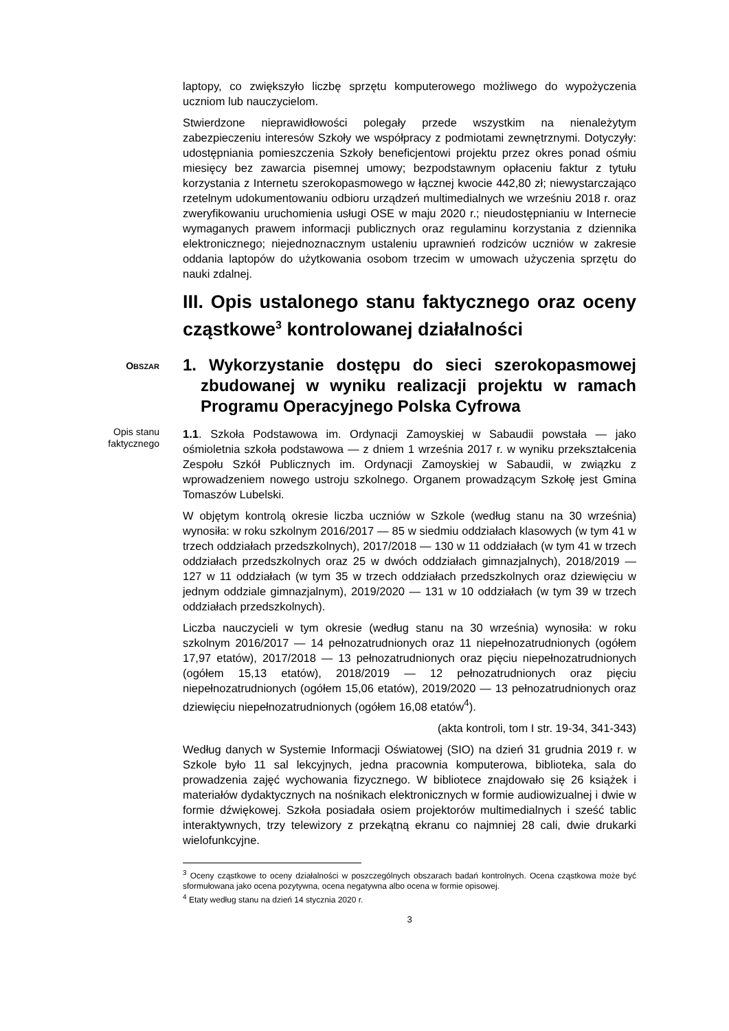laptopy, co zwiększyło liczbę sprzętu komputerowego możliwego do wypożyczenia uczniom lub nauczycielom.
Stwierdzone nieprawidłowości polegały przede wszystkim na nienależytym zabezpieczeniu interesów Szkoły we współpracy z podmiotami zewnętrznymi. Dotyczyły: udostępniania pomieszczenia Szkoły beneficjentowi projektu przez okres ponad ośmiu miesięcy bez zawarcia pisemnej umowy; bezpodstawnym opłaceniu faktur z tytułu korzystania z Internetu szerokopasmowego w łącznej kwocie 442,80 zł; niewystarczająco rzetelnym udokumentowaniu odbioru urządzeń multimedialnych we wrześniu 2018 r. oraz zweryfikowaniu uruchomienia usługi OSE w maju 2020 r.; nieudostępnianiu w Internecie wymaganych prawem informacji publicznych oraz regulaminu korzystania z dziennika elektronicznego; niejednoznacznym ustaleniu uprawnień rodziców uczniów w zakresie oddania laptopów do użytkowania osobom trzecim w umowach użyczenia sprzętu do nauki zdalnej.
III. Opis ustalonego stanu faktycznego oraz oceny cząstkowe<sup>3</sup> kontrolowanej działalności
OBSZAR
1. Wykorzystanie dostępu do sieci szerokopasmowej zbudowanej w wyniku realizacji projektu w ramach Programu Operacyjnego Polska Cyfrowa
Opis stanu
faktycznego
1.1. Szkoła Podstawowa im. Ordynacji Zamoyskiej w Sabaudii powstała — jako ośmioletnia szkoła podstawowa — z dniem 1 września 2017 r. w wyniku przekształcenia Zespołu Szkół Publicznych im. Ordynacji Zamoyskiej w Sabaudii, w związku z wprowadzeniem nowego ustroju szkolnego. Organem prowadzącym Szkołę jest Gmina Tomaszów Lubelski.
W objętym kontrolą okresie liczba uczniów w Szkole (według stanu na 30 września) wynosiła: w roku szkolnym 2016/2017 — 85 w siedmiu oddziałach klasowych (w tym 41 w trzech oddziałach przedszkolnych), 2017/2018 — 130 w 11 oddziałach (w tym 41 w trzech oddziałach przedszkolnych oraz 25 w dwóch oddziałach gimnazjalnych), 2018/2019 — 127 w 11 oddziałach (w tym 35 w trzech oddziałach przedszkolnych oraz dziewięciu w jednym oddziale gimnazjalnym), 2019/2020 — 131 w 10 oddziałach (w tym 39 w trzech oddziałach przedszkolnych).
Liczba nauczycieli w tym okresie (według stanu na 30 września) wynosiła: w roku szkolnym 2016/2017 — 14 pełnozatrudnionych oraz 11 niepełnozatrudnionych (ogółem 17,97 etatów), 2017/2018 — 13 pełnozatrudnionych oraz pięciu niepełnozatrudnionych (ogółem 15,13 etatów), 2018/2019 — 12 pełnozatrudnionych oraz pięciu niepełnozatrudnionych (ogółem 15,06 etatów), 2019/2020 — 13 pełnozatrudnionych oraz dziewięciu niepełnozatrudnionych (ogółem 16,08 etatów<sup>4</sup>).
(akta kontroli, tom I str. 19-34, 341-343)
Według danych w Systemie Informacji Oświatowej (SIO) na dzień 31 grudnia 2019 r. w Szkole było 11 sal lekcyjnych, jedna pracownia komputerowa, biblioteka, sala do prowadzenia zajęć wychowania fizycznego. W bibliotece znajdowało się 26 książek i materiałów dydaktycznych na nośnikach elektronicznych w formie audiowizualnej i dwie w formie dźwiękowej. Szkoła posiadała osiem projektorów multimedialnych i sześć tablic interaktywnych, trzy telewizory z przekątną ekranu co najmniej 28 cali, dwie drukarki wielofunkcyjne.
<sup>3</sup> Oceny cząstkowe to oceny działalności w poszczególnych obszarach badań kontrolnych. Ocena cząstkowa może być sformułowana jako ocena pozytywna, ocena negatywna albo ocena w formie opisowej.
<sup>4</sup> Etaty według stanu na dzień 14 stycznia 2020 r.
3